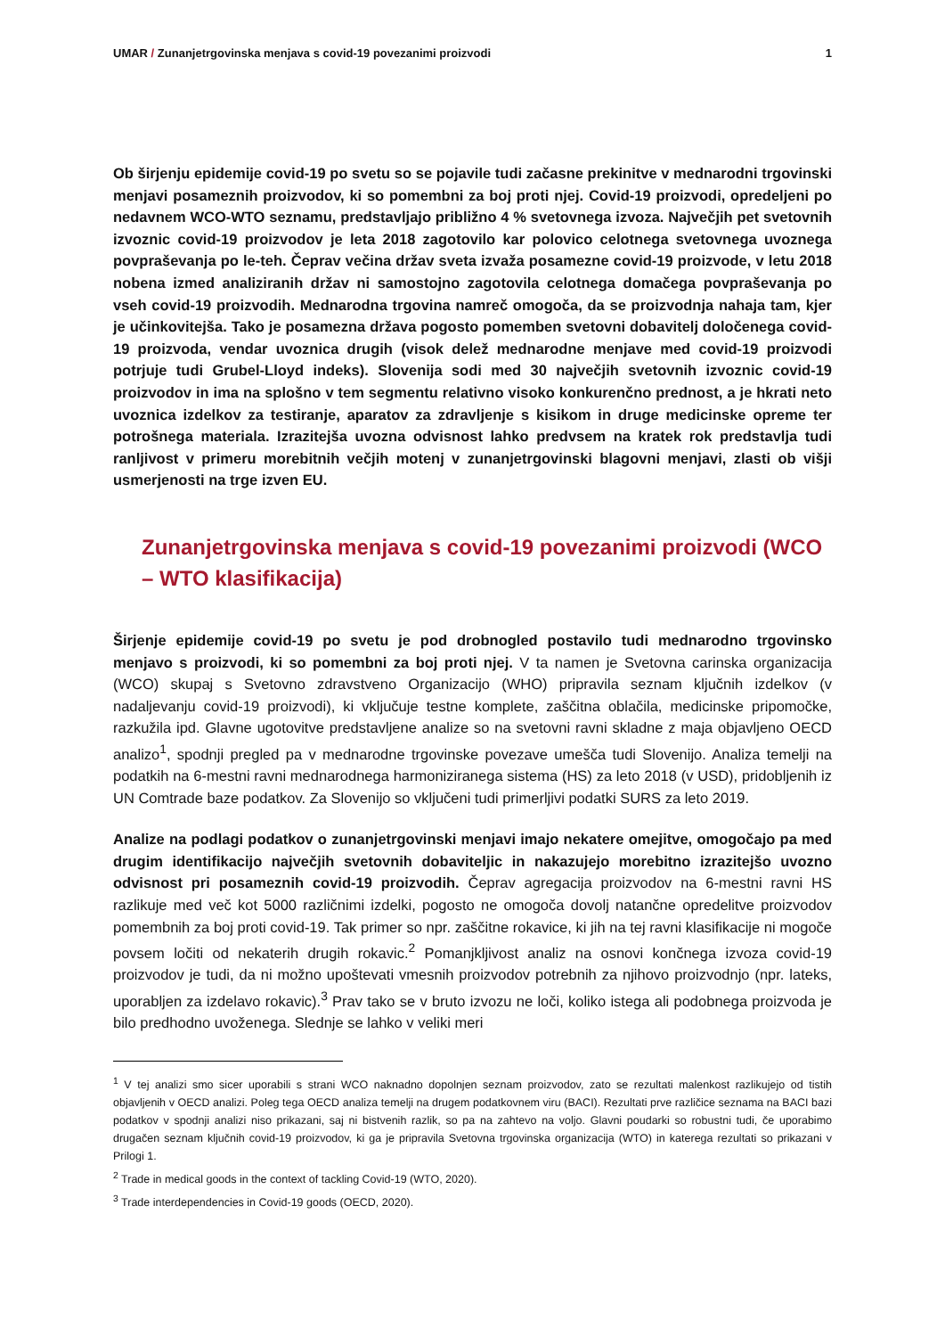UMAR / Zunanjetrgovinska menjava s covid-19 povezanimi proizvodi 1
Ob širjenju epidemije covid-19 po svetu so se pojavile tudi začasne prekinitve v mednarodni trgovinski menjavi posameznih proizvodov, ki so pomembni za boj proti njej. Covid-19 proizvodi, opredeljeni po nedavnem WCO-WTO seznamu, predstavljajo približno 4 % svetovnega izvoza. Največjih pet svetovnih izvoznic covid-19 proizvodov je leta 2018 zagotovilo kar polovico celotnega svetovnega uvoznega povpraševanja po le-teh. Čeprav večina držav sveta izvaža posamezne covid-19 proizvode, v letu 2018 nobena izmed analiziranih držav ni samostojno zagotovila celotnega domačega povpraševanja po vseh covid-19 proizvodih. Mednarodna trgovina namreč omogoča, da se proizvodnja nahaja tam, kjer je učinkovitejša. Tako je posamezna država pogosto pomemben svetovni dobavitelj določenega covid-19 proizvoda, vendar uvoznica drugih (visok delež mednarodne menjave med covid-19 proizvodi potrjuje tudi Grubel-Lloyd indeks). Slovenija sodi med 30 največjih svetovnih izvoznic covid-19 proizvodov in ima na splošno v tem segmentu relativno visoko konkurenčno prednost, a je hkrati neto uvoznica izdelkov za testiranje, aparatov za zdravljenje s kisikom in druge medicinske opreme ter potrošnega materiala. Izrazitejša uvozna odvisnost lahko predvsem na kratek rok predstavlja tudi ranljivost v primeru morebitnih večjih motenj v zunanjetrgovinski blagovni menjavi, zlasti ob višji usmerjenosti na trge izven EU.
Zunanjetrgovinska menjava s covid-19 povezanimi proizvodi (WCO – WTO klasifikacija)
Širjenje epidemije covid-19 po svetu je pod drobnogled postavilo tudi mednarodno trgovinsko menjavo s proizvodi, ki so pomembni za boj proti njej. V ta namen je Svetovna carinska organizacija (WCO) skupaj s Svetovno zdravstveno Organizacijo (WHO) pripravila seznam ključnih izdelkov (v nadaljevanju covid-19 proizvodi), ki vključuje testne komplete, zaščitna oblačila, medicinske pripomočke, razkužila ipd. Glavne ugotovitve predstavljene analize so na svetovni ravni skladne z maja objavljeno OECD analizo<sup>1</sup>, spodnji pregled pa v mednarodne trgovinske povezave umešča tudi Slovenijo. Analiza temelji na podatkih na 6-mestni ravni mednarodnega harmoniziranega sistema (HS) za leto 2018 (v USD), pridobljenih iz UN Comtrade baze podatkov. Za Slovenijo so vključeni tudi primerljivi podatki SURS za leto 2019.
Analize na podlagi podatkov o zunanjetrgovinski menjavi imajo nekatere omejitve, omogočajo pa med drugim identifikacijo največjih svetovnih dobaviteljic in nakazujejo morebitno izrazitejšo uvozno odvisnost pri posameznih covid-19 proizvodih. Čeprav agregacija proizvodov na 6-mestni ravni HS razlikuje med več kot 5000 različnimi izdelki, pogosto ne omogoča dovolj natančne opredelitve proizvodov pomembnih za boj proti covid-19. Tak primer so npr. zaščitne rokavice, ki jih na tej ravni klasifikacije ni mogoče povsem ločiti od nekaterih drugih rokavic.<sup>2</sup> Pomanjkljivost analiz na osnovi končnega izvoza covid-19 proizvodov je tudi, da ni možno upoštevati vmesnih proizvodov potrebnih za njihovo proizvodnjo (npr. lateks, uporabljen za izdelavo rokavic).<sup>3</sup> Prav tako se v bruto izvozu ne loči, koliko istega ali podobnega proizvoda je bilo predhodno uvoženega. Slednje se lahko v veliki meri
<sup>1</sup> V tej analizi smo sicer uporabili s strani WCO naknadno dopolnjen seznam proizvodov, zato se rezultati malenkost razlikujejo od tistih objavljenih v OECD analizi. Poleg tega OECD analiza temelji na drugem podatkovnem viru (BACI). Rezultati prve različice seznama na BACI bazi podatkov v spodnji analizi niso prikazani, saj ni bistvenih razlik, so pa na zahtevo na voljo. Glavni poudarki so robustni tudi, če uporabimo drugačen seznam ključnih covid-19 proizvodov, ki ga je pripravila Svetovna trgovinska organizacija (WTO) in katerega rezultati so prikazani v Prilogi 1.
<sup>2</sup> Trade in medical goods in the context of tackling Covid-19 (WTO, 2020).
<sup>3</sup> Trade interdependencies in Covid-19 goods (OECD, 2020).